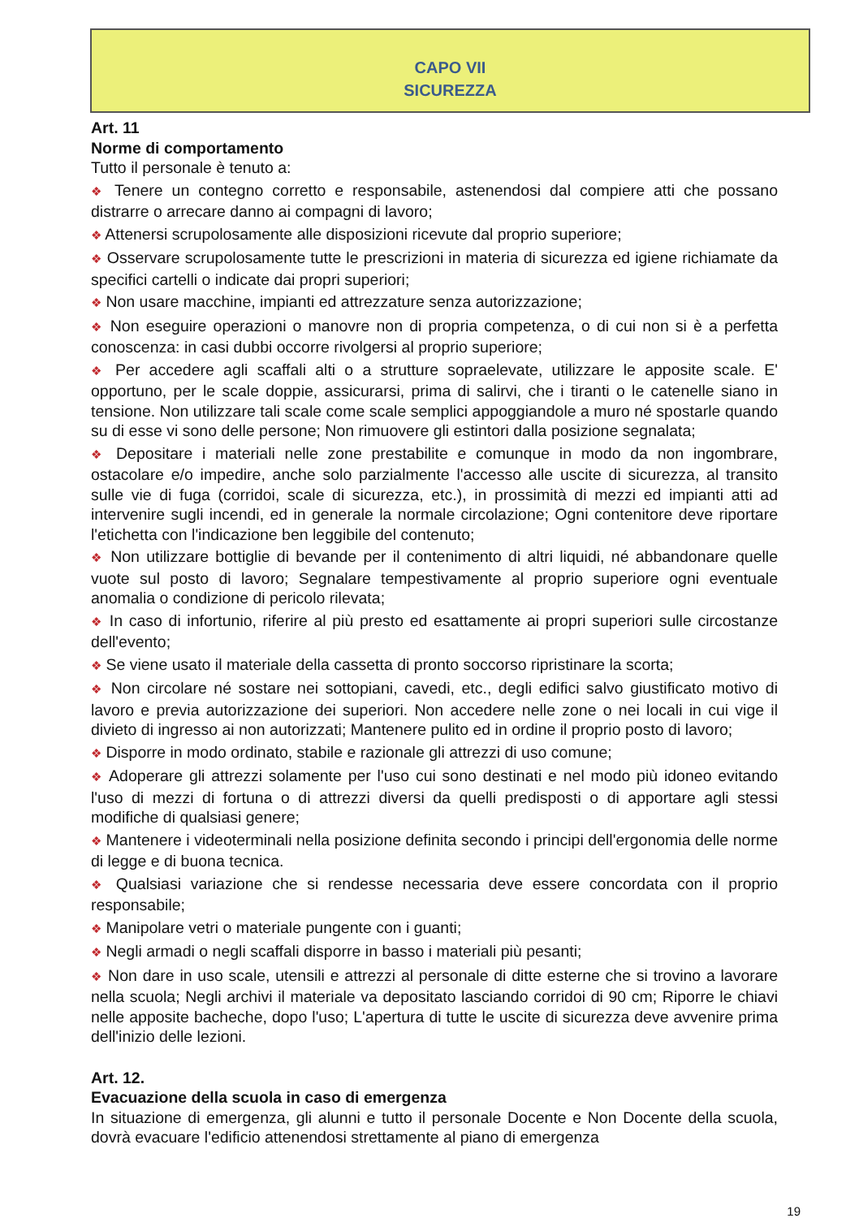CAPO VII
SICUREZZA
Art. 11
Norme di comportamento
Tutto il personale è tenuto a:
❖ Tenere un contegno corretto e responsabile, astenendosi dal compiere atti che possano distrarre o arrecare danno ai compagni di lavoro;
❖ Attenersi scrupolosamente alle disposizioni ricevute dal proprio superiore;
❖ Osservare scrupolosamente tutte le prescrizioni in materia di sicurezza ed igiene richiamate da specifici cartelli o indicate dai propri superiori;
❖ Non usare macchine, impianti ed attrezzature senza autorizzazione;
❖ Non eseguire operazioni o manovre non di propria competenza, o di cui non si è a perfetta conoscenza: in casi dubbi occorre rivolgersi al proprio superiore;
❖ Per accedere agli scaffali alti o a strutture sopraelevate, utilizzare le apposite scale. E' opportuno, per le scale doppie, assicurarsi, prima di salirvi, che i tiranti o le catenelle siano in tensione. Non utilizzare tali scale come scale semplici appoggiandole a muro né spostarle quando su di esse vi sono delle persone; Non rimuovere gli estintori dalla posizione segnalata;
❖ Depositare i materiali nelle zone prestabilite e comunque in modo da non ingombrare, ostacolare e/o impedire, anche solo parzialmente l'accesso alle uscite di sicurezza, al transito sulle vie di fuga (corridoi, scale di sicurezza, etc.), in prossimità di mezzi ed impianti atti ad intervenire sugli incendi, ed in generale la normale circolazione; Ogni contenitore deve riportare l'etichetta con l'indicazione ben leggibile del contenuto;
❖ Non utilizzare bottiglie di bevande per il contenimento di altri liquidi, né abbandonare quelle vuote sul posto di lavoro; Segnalare tempestivamente al proprio superiore ogni eventuale anomalia o condizione di pericolo rilevata;
❖ In caso di infortunio, riferire al più presto ed esattamente ai propri superiori sulle circostanze dell'evento;
❖ Se viene usato il materiale della cassetta di pronto soccorso ripristinare la scorta;
❖ Non circolare né sostare nei sottopiani, cavedi, etc., degli edifici salvo giustificato motivo di lavoro e previa autorizzazione dei superiori. Non accedere nelle zone o nei locali in cui vige il divieto di ingresso ai non autorizzati; Mantenere pulito ed in ordine il proprio posto di lavoro;
❖ Disporre in modo ordinato, stabile e razionale gli attrezzi di uso comune;
❖ Adoperare gli attrezzi solamente per l'uso cui sono destinati e nel modo più idoneo evitando l'uso di mezzi di fortuna o di attrezzi diversi da quelli predisposti o di apportare agli stessi modifiche di qualsiasi genere;
❖ Mantenere i videoterminali nella posizione definita secondo i principi dell'ergonomia delle norme di legge e di buona tecnica.
❖ Qualsiasi variazione che si rendesse necessaria deve essere concordata con il proprio responsabile;
❖ Manipolare vetri o materiale pungente con i guanti;
❖ Negli armadi o negli scaffali disporre in basso i materiali più pesanti;
❖ Non dare in uso scale, utensili e attrezzi al personale di ditte esterne che si trovino a lavorare nella scuola; Negli archivi il materiale va depositato lasciando corridoi di 90 cm; Riporre le chiavi nelle apposite bacheche, dopo l'uso; L'apertura di tutte le uscite di sicurezza deve avvenire prima dell'inizio delle lezioni.
Art. 12.
Evacuazione della scuola in caso di emergenza
In situazione di emergenza, gli alunni e tutto il personale Docente e Non Docente della scuola, dovrà evacuare l'edificio attenendosi strettamente al piano di emergenza
19